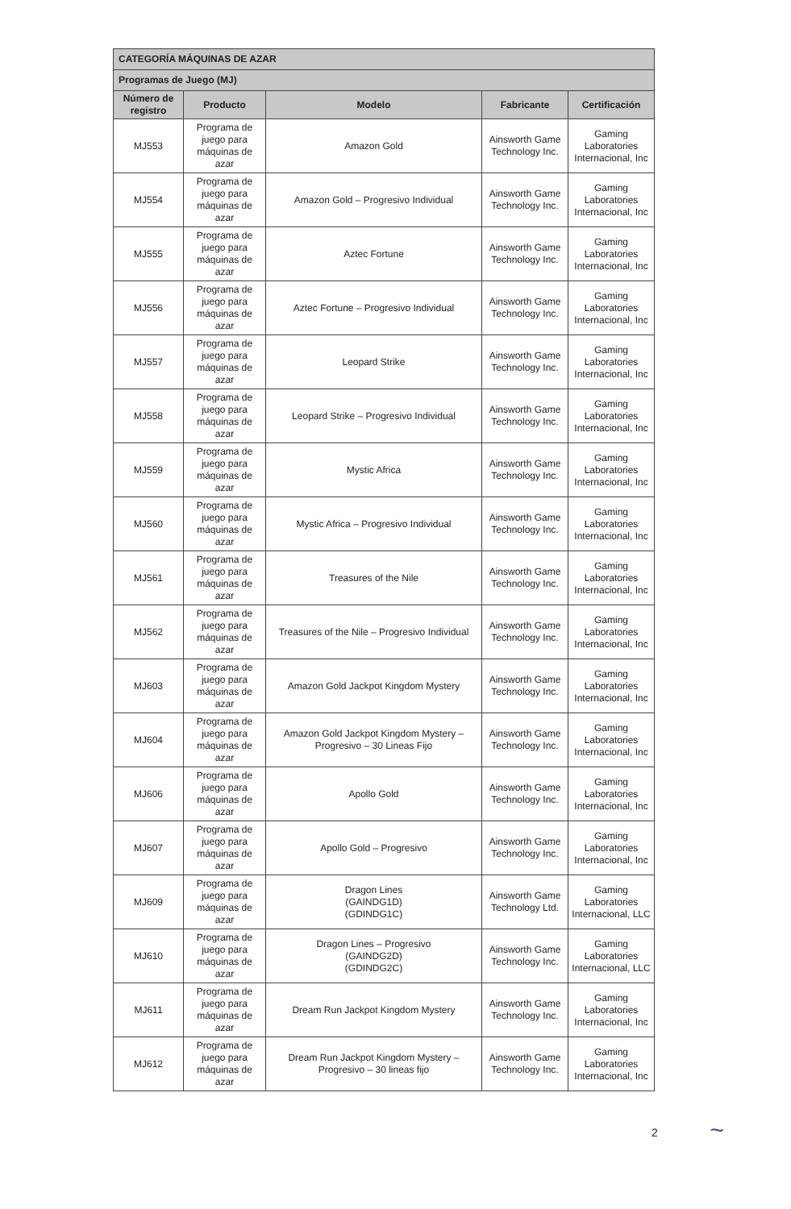| CATEGORÍA MÁQUINAS DE AZAR | | | | |
| --- | --- | --- | --- | --- |
| Programas de Juego (MJ) | | | | |
| Número de registro | Producto | Modelo | Fabricante | Certificación |
| MJ553 | Programa de juego para máquinas de azar | Amazon Gold | Ainsworth Game Technology Inc. | Gaming Laboratories Internacional, Inc |
| MJ554 | Programa de juego para máquinas de azar | Amazon Gold – Progresivo Individual | Ainsworth Game Technology Inc. | Gaming Laboratories Internacional, Inc |
| MJ555 | Programa de juego para máquinas de azar | Aztec Fortune | Ainsworth Game Technology Inc. | Gaming Laboratories Internacional, Inc |
| MJ556 | Programa de juego para máquinas de azar | Aztec Fortune – Progresivo Individual | Ainsworth Game Technology Inc. | Gaming Laboratories Internacional, Inc |
| MJ557 | Programa de juego para máquinas de azar | Leopard Strike | Ainsworth Game Technology Inc. | Gaming Laboratories Internacional, Inc |
| MJ558 | Programa de juego para máquinas de azar | Leopard Strike – Progresivo Individual | Ainsworth Game Technology Inc. | Gaming Laboratories Internacional, Inc |
| MJ559 | Programa de juego para máquinas de azar | Mystic Africa | Ainsworth Game Technology Inc. | Gaming Laboratories Internacional, Inc |
| MJ560 | Programa de juego para máquinas de azar | Mystic Africa – Progresivo Individual | Ainsworth Game Technology Inc. | Gaming Laboratories Internacional, Inc |
| MJ561 | Programa de juego para máquinas de azar | Treasures of the Nile | Ainsworth Game Technology Inc. | Gaming Laboratories Internacional, Inc |
| MJ562 | Programa de juego para máquinas de azar | Treasures of the Nile – Progresivo Individual | Ainsworth Game Technology Inc. | Gaming Laboratories Internacional, Inc |
| MJ603 | Programa de juego para máquinas de azar | Amazon Gold Jackpot Kingdom Mystery | Ainsworth Game Technology Inc. | Gaming Laboratories Internacional, Inc |
| MJ604 | Programa de juego para máquinas de azar | Amazon Gold Jackpot Kingdom Mystery – Progresivo – 30 Lineas Fijo | Ainsworth Game Technology Inc. | Gaming Laboratories Internacional, Inc |
| MJ606 | Programa de juego para máquinas de azar | Apollo Gold | Ainsworth Game Technology Inc. | Gaming Laboratories Internacional, Inc |
| MJ607 | Programa de juego para máquinas de azar | Apollo Gold – Progresivo | Ainsworth Game Technology Inc. | Gaming Laboratories Internacional, Inc |
| MJ609 | Programa de juego para máquinas de azar | Dragon Lines (GAINDG1D) (GDINDG1C) | Ainsworth Game Technology Ltd. | Gaming Laboratories Internacional, LLC |
| MJ610 | Programa de juego para máquinas de azar | Dragon Lines – Progresivo (GAINDG2D) (GDINDG2C) | Ainsworth Game Technology Inc. | Gaming Laboratories Internacional, LLC |
| MJ611 | Programa de juego para máquinas de azar | Dream Run Jackpot Kingdom Mystery | Ainsworth Game Technology Inc. | Gaming Laboratories Internacional, Inc |
| MJ612 | Programa de juego para máquinas de azar | Dream Run Jackpot Kingdom Mystery – Progresivo – 30 lineas fijo | Ainsworth Game Technology Inc. | Gaming Laboratories Internacional, Inc |
2 ~